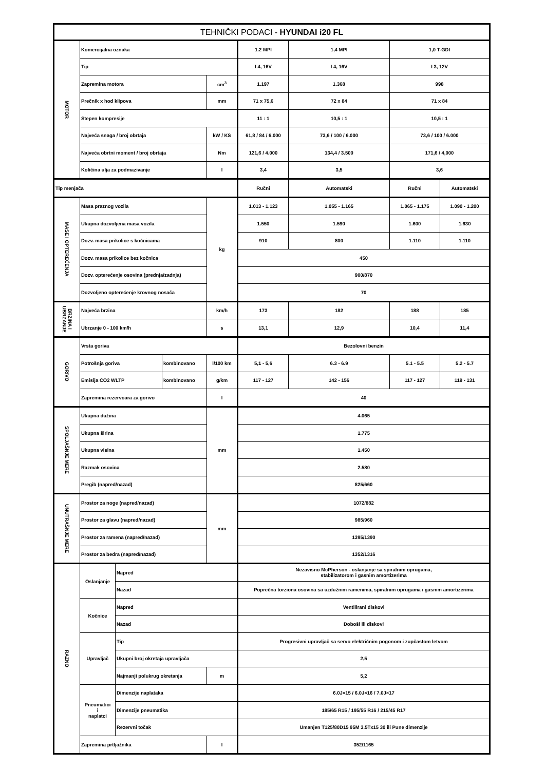| TEHNIČKI PODACI - HYUNDAI i20 FL | | | | | | | | |
| --- | --- | --- | --- | --- | --- | --- | --- | --- |
| MOTOR | Komercijalna oznaka | | | | 1.2 MPI | 1,4 MPI | 1,0 T-GDI | |
| | Tip | | | | I 4, 16V | I 4, 16V | I 3, 12V | |
| | Zapremina motora | | | cm<sup>3</sup> | 1.197 | 1.368 | 998 | |
| | Prečnik x hod klipova | | | mm | 71 x 75,6 | 72 x 84 | 71 x 84 | |
| | Stepen kompresije | | | | 11 : 1 | 10,5 : 1 | 10,5 : 1 | |
| | Najveća snaga / broj obrtaja | | | kW / KS | 61,8 / 84 / 6.000 | 73,6 / 100 / 6.000 | 73,6 / 100 / 6.000 | |
| | Najveća obrtni moment / broj obrtaja | | | Nm | 121,6 / 4.000 | 134,4 / 3.500 | 171,6 / 4,000 | |
| | Količina ulja za podmazivanje | | | l | 3,4 | 3,5 | 3,6 | |
| Tip menjača | | | | | Ručni | Automatski | Ručni | Automatski |
| MASE I OPTEREĆENJA | Masa praznog vozila | | | kg | 1.013 - 1.123 | 1.055 - 1.165 | 1.065 - 1.175 | 1.090 - 1.200 |
| | Ukupna dozvoljena masa vozila | | | | 1.550 | 1.590 | 1.600 | 1.630 |
| | Dozv. masa prikolice s kočnicama | | | | 910 | 800 | 1.110 | 1.110 |
| | Dozv. masa prikolice bez kočnica | | | | 450 | | | |
| | Dozv. opterećenje osovina (prednja/zadnja) | | | | 900/870 | | | |
| | Dozvoljeno opterećenje krovnog nosača | | | | 70 | | | |
| BRZINA I UBRZANJE | Najveća brzina | | | km/h | 173 | 182 | 188 | 185 |
| | Ubrzanje 0 - 100 km/h | | | s | 13,1 | 12,9 | 10,4 | 11,4 |
| GORIVO | Vrsta goriva | | | | Bezolovni benzin | | | |
| | Potrošnja goriva | | kombinovano | l/100 km | 5,1 - 5,6 | 6.3 - 6.9 | 5.1 - 5.5 | 5.2 - 5.7 |
| | Emisija CO2 WLTP | | kombinovano | g/km | 117 - 127 | 142 - 156 | 117 - 127 | 119 - 131 |
| | Zapremina rezervoara za gorivo | | | l | 40 | | | |
| SPOLJAŠNJE MERE | Ukupna dužina | | | mm | 4.065 | | | |
| | Ukupna širina | | | | 1.775 | | | |
| | Ukupna visina | | | | 1.450 | | | |
| | Razmak osovina | | | | 2.580 | | | |
| | Pregib (napred/nazad) | | | | 825/660 | | | |
| UNUTRAŠNJE MERE | Prostor za noge (napred/nazad) | | | mm | 1072/882 | | | |
| | Prostor za glavu (napred/nazad) | | | | 985/960 | | | |
| | Prostor za ramena (napred/nazad) | | | | 1395/1390 | | | |
| | Prostor za bedra (napred/nazad) | | | | 1352/1316 | | | |
| RAZNO | Oslanjanje | Napred | | | Nezavisno McPherson - oslanjanje sa spiralnim oprugama, stabilizatorom i gasnim amortizerima | | | |
| | | Nazad | | | Poprečna torziona osovina sa uzdužnim ramenima, spiralnim oprugama i gasnim amortizerima | | | |
| | Kočnice | Napred | | | Ventilirani diskovi | | | |
| | | Nazad | | | Doboši ili diskovi | | | |
| | Upravljač | Tip | | | Progresivni upravljač sa servo električnim pogonom i zupčastom letvom | | | |
| | | Ukupni broj okretaja upravljača | | | 2,5 | | | |
| | | Najmanji polukrug okretanja | | m | 5,2 | | | |
| | Pneumatici i naplatci | Dimenzije naplataka | | | 6.0J×15 / 6.0J×16 / 7.0J×17 | | | |
| | | Dimenzije pneumatika | | | 185/65 R15 / 195/55 R16 / 215/45 R17 | | | |
| | | Rezervni točak | | | Umanjen T125/80D15 95M 3.5Tx15 30 ili Pune dimenzije | | | |
| | Zapremina prtljažnika | | | l | 352/1165 | | | |